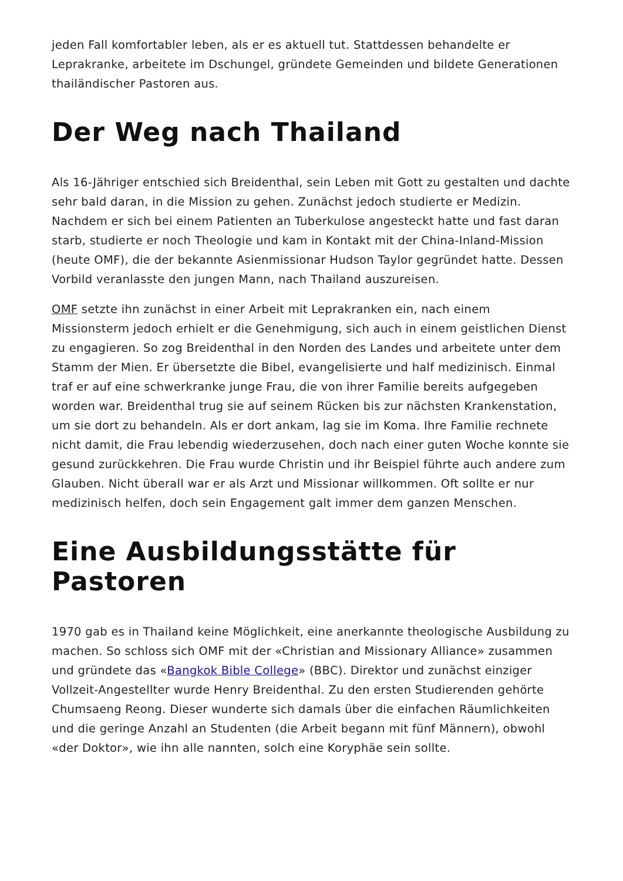jeden Fall komfortabler leben, als er es aktuell tut. Stattdessen behandelte er Leprakranke, arbeitete im Dschungel, gründete Gemeinden und bildete Generationen thailändischer Pastoren aus.
Der Weg nach Thailand
Als 16-Jähriger entschied sich Breidenthal, sein Leben mit Gott zu gestalten und dachte sehr bald daran, in die Mission zu gehen. Zunächst jedoch studierte er Medizin. Nachdem er sich bei einem Patienten an Tuberkulose angesteckt hatte und fast daran starb, studierte er noch Theologie und kam in Kontakt mit der China-Inland-Mission (heute OMF), die der bekannte Asienmissionar Hudson Taylor gegründet hatte. Dessen Vorbild veranlasste den jungen Mann, nach Thailand auszureisen.
OMF setzte ihn zunächst in einer Arbeit mit Leprakranken ein, nach einem Missionsterm jedoch erhielt er die Genehmigung, sich auch in einem geistlichen Dienst zu engagieren. So zog Breidenthal in den Norden des Landes und arbeitete unter dem Stamm der Mien. Er übersetzte die Bibel, evangelisierte und half medizinisch. Einmal traf er auf eine schwerkranke junge Frau, die von ihrer Familie bereits aufgegeben worden war. Breidenthal trug sie auf seinem Rücken bis zur nächsten Krankenstation, um sie dort zu behandeln. Als er dort ankam, lag sie im Koma. Ihre Familie rechnete nicht damit, die Frau lebendig wiederzusehen, doch nach einer guten Woche konnte sie gesund zurückkehren. Die Frau wurde Christin und ihr Beispiel führte auch andere zum Glauben. Nicht überall war er als Arzt und Missionar willkommen. Oft sollte er nur medizinisch helfen, doch sein Engagement galt immer dem ganzen Menschen.
Eine Ausbildungsstätte für Pastoren
1970 gab es in Thailand keine Möglichkeit, eine anerkannte theologische Ausbildung zu machen. So schloss sich OMF mit der «Christian and Missionary Alliance» zusammen und gründete das «Bangkok Bible College» (BBC). Direktor und zunächst einziger Vollzeit-Angestellter wurde Henry Breidenthal. Zu den ersten Studierenden gehörte Chumsaeng Reong. Dieser wunderte sich damals über die einfachen Räumlichkeiten und die geringe Anzahl an Studenten (die Arbeit begann mit fünf Männern), obwohl «der Doktor», wie ihn alle nannten, solch eine Koryphäe sein sollte.